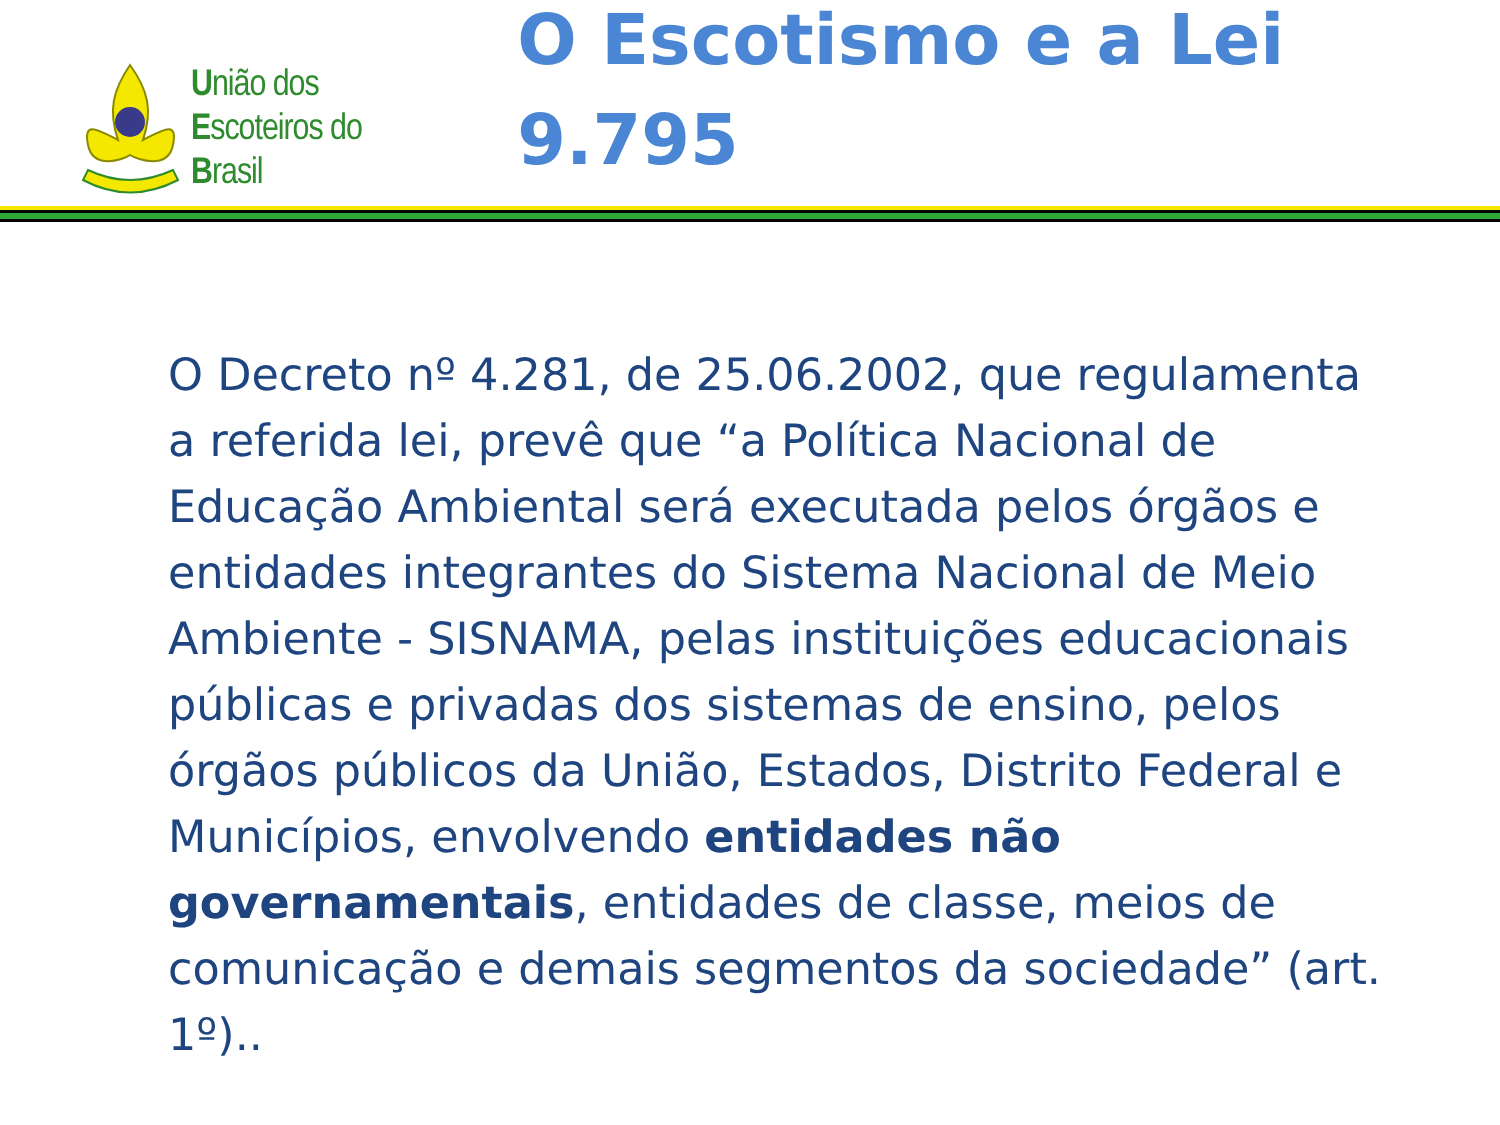União dos
Escoteiros do
Brasil
O Escotismo e a Lei 9.795
O Decreto nº 4.281, de 25.06.2002, que regulamenta a referida lei, prevê que “a Política Nacional de Educação Ambiental será executada pelos órgãos e entidades integrantes do Sistema Nacional de Meio Ambiente - SISNAMA, pelas instituições educacionais públicas e privadas dos sistemas de ensino, pelos órgãos públicos da União, Estados, Distrito Federal e Municípios, envolvendo entidades não governamentais, entidades de classe, meios de comunicação e demais segmentos da sociedade” (art. 1º)..